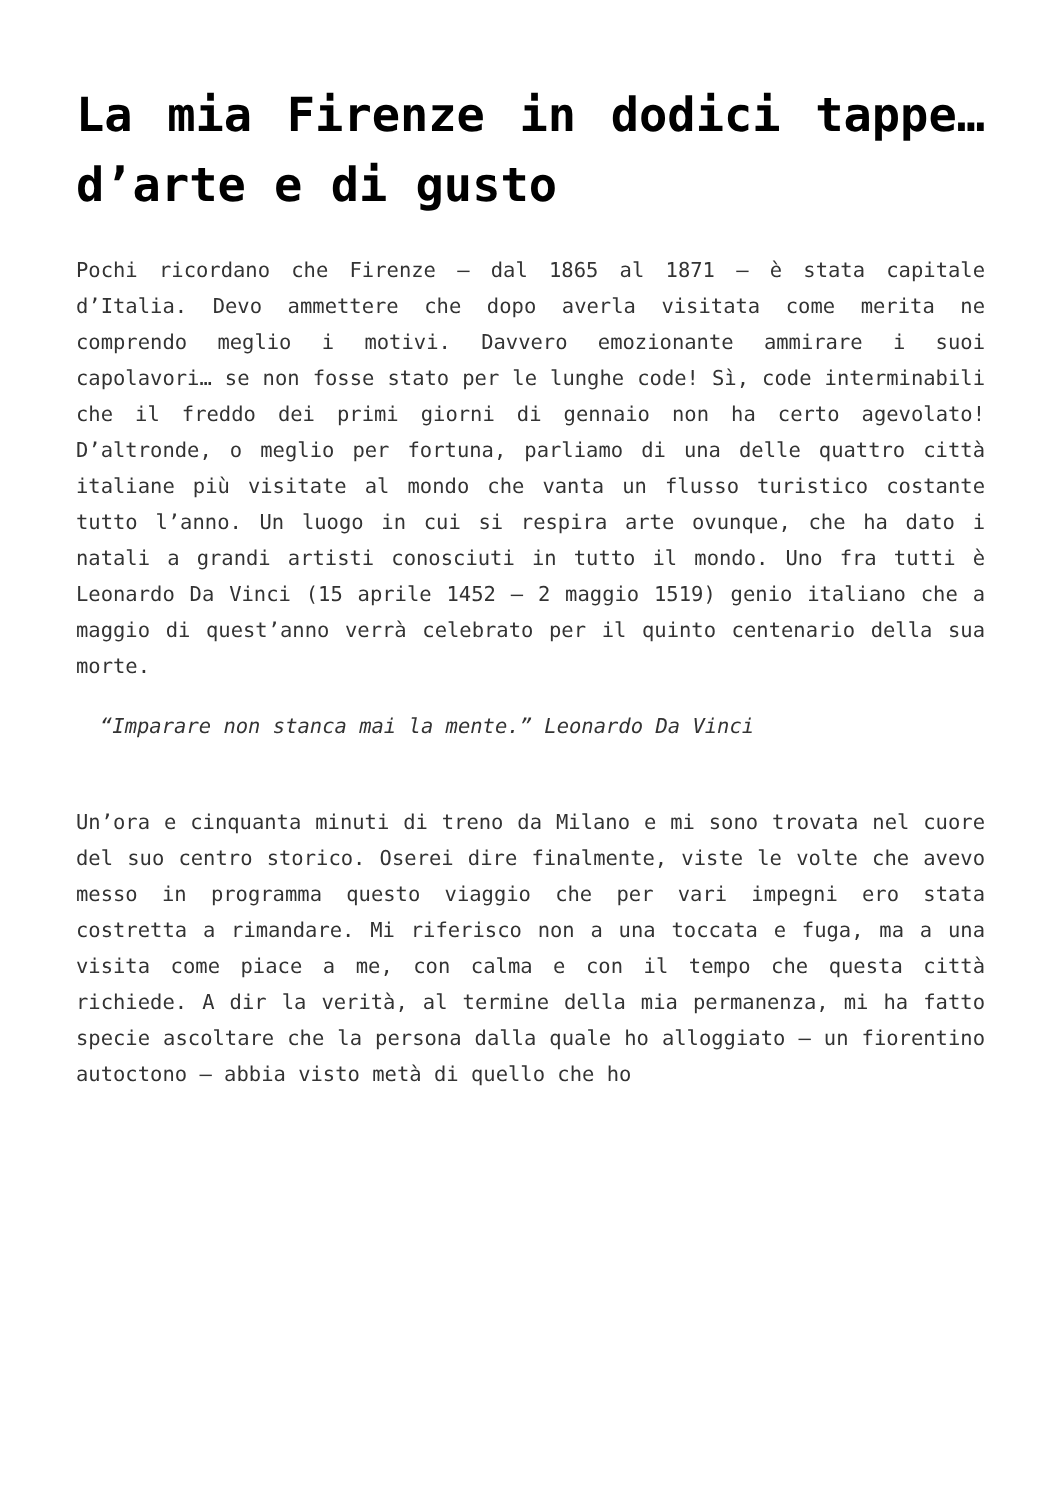La mia Firenze in dodici tappe… d’arte e di gusto
Pochi ricordano che Firenze – dal 1865 al 1871 – è stata capitale d’Italia. Devo ammettere che dopo averla visitata come merita ne comprendo meglio i motivi. Davvero emozionante ammirare i suoi capolavori… se non fosse stato per le lunghe code! Sì, code interminabili che il freddo dei primi giorni di gennaio non ha certo agevolato! D’altronde, o meglio per fortuna, parliamo di una delle quattro città italiane più visitate al mondo che vanta un flusso turistico costante tutto l’anno. Un luogo in cui si respira arte ovunque, che ha dato i natali a grandi artisti conosciuti in tutto il mondo. Uno fra tutti è Leonardo Da Vinci (15 aprile 1452 – 2 maggio 1519) genio italiano che a maggio di quest’anno verrà celebrato per il quinto centenario della sua morte.
“Imparare non stanca mai la mente.” Leonardo Da Vinci
Un’ora e cinquanta minuti di treno da Milano e mi sono trovata nel cuore del suo centro storico. Oserei dire finalmente, viste le volte che avevo messo in programma questo viaggio che per vari impegni ero stata costretta a rimandare. Mi riferisco non a una toccata e fuga, ma a una visita come piace a me, con calma e con il tempo che questa città richiede. A dir la verità, al termine della mia permanenza, mi ha fatto specie ascoltare che la persona dalla quale ho alloggiato – un fiorentino autoctono – abbia visto metà di quello che ho